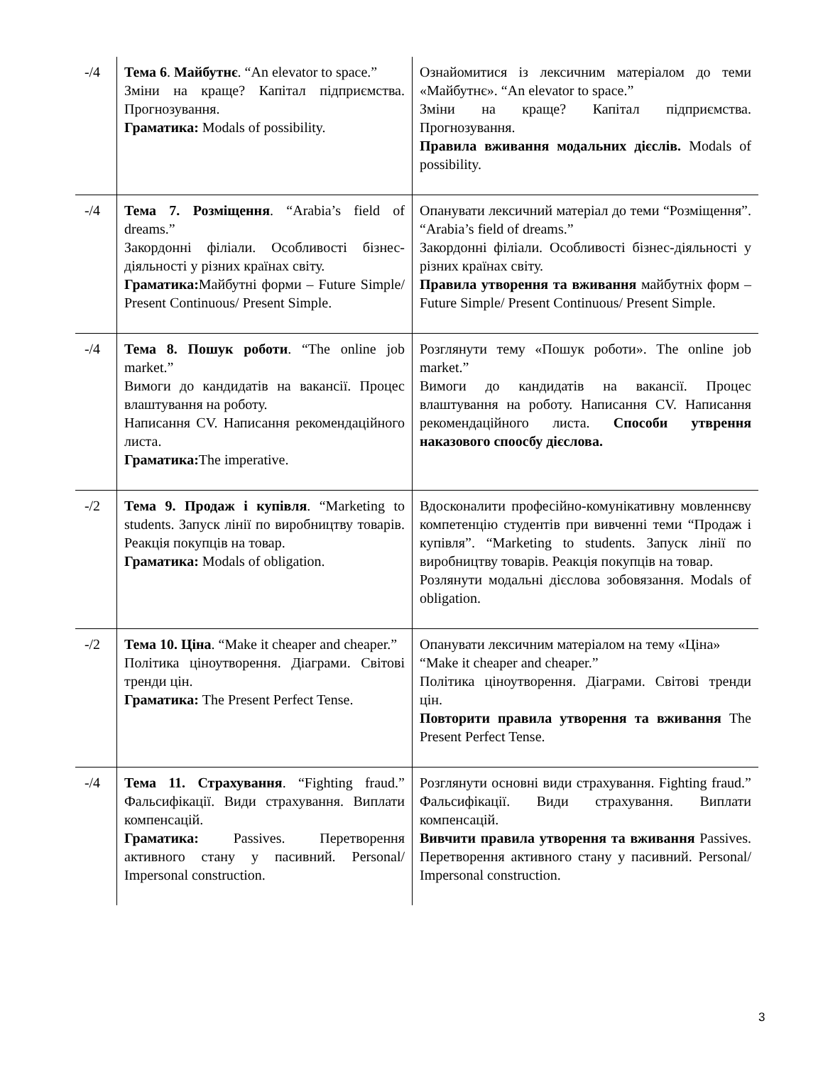| -/4 | Тема 6 . Майбутнє . “An elevator to space.” Зміни на краще? Капітал підприємства. Прогнозування. Граматика: Modals of possibility. | Ознайомитися із лексичним матеріалом до теми «Майбутнє». “An elevator to space.” Зміни на краще? Капітал підприємства. Прогнозування. Правила вживання модальних дієслів. Modals of possibility. |
| -/4 | Тема 7. Розміщення . “Arabia’s field of dreams.” Закордонні філіали. Особливості бізнес-діяльності у різних країнах світу. Граматика: Майбутні форми – Future Simple/ Present Continuous/ Present Simple. | Опанувати лексичний матеріал до теми “Розміщення”. “Arabia’s field of dreams.” Закордонні філіали. Особливості бізнес-діяльності у різних країнах світу. Правила утворення та вживання майбутніх форм – Future Simple/ Present Continuous/ Present Simple. |
| -/4 | Тема 8. Пошук роботи . “The online job market.” Вимоги до кандидатів на вакансії. Процес влаштування на роботу. Написання CV. Написання рекомендаційного листа. Граматика: The imperative. | Розглянути тему «Пошук роботи». The online job market.” Вимоги до кандидатів на вакансії. Процес влаштування на роботу. Написання CV. Написання рекомендаційного листа. Способи утврення наказового споосбу дієслова. |
| -/2 | Тема 9. Продаж і купівля . “Marketing to students. Запуск лінії по виробництву товарів. Реакція покупців на товар. Граматика: Modals of obligation. | Вдосконалити професійно-комунікативну мовленнєву компетенцію студентів при вивченні теми “Продаж і купівля”. “Marketing to students. Запуск лінії по виробництву товарів. Реакція покупців на товар. Розлянути модальні дієслова зобовязання. Modals of obligation. |
| -/2 | Тема 10. Ціна . “Make it cheaper and cheaper.” Політика ціноутворення. Діаграми. Світові тренди цін. Граматика: The Present Perfect Tense. | Опанувати лексичним матеріалом на тему «Ціна» “Make it cheaper and cheaper.” Політика ціноутворення. Діаграми. Світові тренди цін. Повторити правила утворення та вживання The Present Perfect Tense. |
| -/4 | Тема 11. Страхування . “Fighting fraud.” Фальсифікації. Види страхування. Виплати компенсацій. Граматика: Passives. Перетворення активного стану у пасивний. Personal/ Impersonal construction. | Розглянути основні види страхування. Fighting fraud.” Фальсифікації. Види страхування. Виплати компенсацій. Вивчити правила утворення та вживання Passives. Перетворення активного стану у пасивний. Personal/ Impersonal construction. |
3